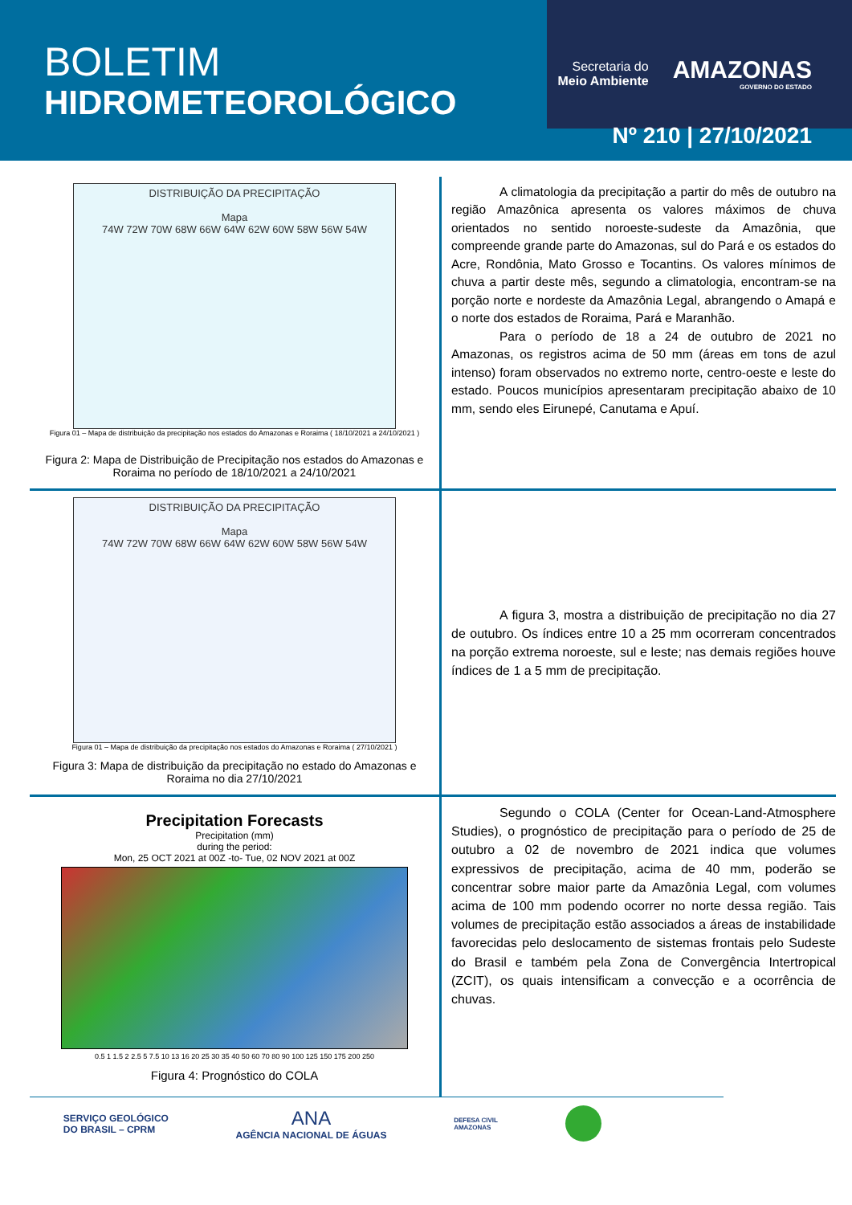BOLETIM
HIDROMETEOROLÓGICO
Secretaria do
Meio Ambiente
AMAZONAS
GOVERNO DO ESTADO
Nº 210 | 27/10/2021
DISTRIBUIÇÃO DA PRECIPITAÇÃO
Mapa
74W 72W 70W 68W 66W 64W 62W 60W 58W 56W 54W
Figura 01 – Mapa de distribuição da precipitação nos estados do Amazonas e Roraima ( 18/10/2021 a 24/10/2021 )
Figura 2: Mapa de Distribuição de Precipitação nos estados do Amazonas e Roraima no período de 18/10/2021 a 24/10/2021
A climatologia da precipitação a partir do mês de outubro na região Amazônica apresenta os valores máximos de chuva orientados no sentido noroeste-sudeste da Amazônia, que compreende grande parte do Amazonas, sul do Pará e os estados do Acre, Rondônia, Mato Grosso e Tocantins. Os valores mínimos de chuva a partir deste mês, segundo a climatologia, encontram-se na porção norte e nordeste da Amazônia Legal, abrangendo o Amapá e o norte dos estados de Roraima, Pará e Maranhão.
Para o período de 18 a 24 de outubro de 2021 no Amazonas, os registros acima de 50 mm (áreas em tons de azul intenso) foram observados no extremo norte, centro-oeste e leste do estado. Poucos municípios apresentaram precipitação abaixo de 10 mm, sendo eles Eirunepé, Canutama e Apuí.
DISTRIBUIÇÃO DA PRECIPITAÇÃO
Mapa
74W 72W 70W 68W 66W 64W 62W 60W 58W 56W 54W
Figura 01 – Mapa de distribuição da precipitação nos estados do Amazonas e Roraima ( 27/10/2021 )
Figura 3: Mapa de distribuição da precipitação no estado do Amazonas e Roraima no dia 27/10/2021
A figura 3, mostra a distribuição de precipitação no dia 27 de outubro. Os índices entre 10 a 25 mm ocorreram concentrados na porção extrema noroeste, sul e leste; nas demais regiões houve índices de 1 a 5 mm de precipitação.
Precipitation Forecasts
Precipitation (mm)
during the period:
Mon, 25 OCT 2021 at 00Z -to- Tue, 02 NOV 2021 at 00Z
0.5 1 1.5 2 2.5 5 7.5 10 13 16 20 25 30 35 40 50 60 70 80 90 100 125 150 175 200 250
Figura 4: Prognóstico do COLA
Segundo o COLA (Center for Ocean-Land-Atmosphere Studies), o prognóstico de precipitação para o período de 25 de outubro a 02 de novembro de 2021 indica que volumes expressivos de precipitação, acima de 40 mm, poderão se concentrar sobre maior parte da Amazônia Legal, com volumes acima de 100 mm podendo ocorrer no norte dessa região. Tais volumes de precipitação estão associados a áreas de instabilidade favorecidas pelo deslocamento de sistemas frontais pelo Sudeste do Brasil e também pela Zona de Convergência Intertropical (ZCIT), os quais intensificam a convecção e a ocorrência de chuvas.
SERVIÇO GEOLÓGICO
DO BRASIL – CPRM
ANA
AGÊNCIA NACIONAL DE ÁGUAS
DEFESA CIVIL
AMAZONAS